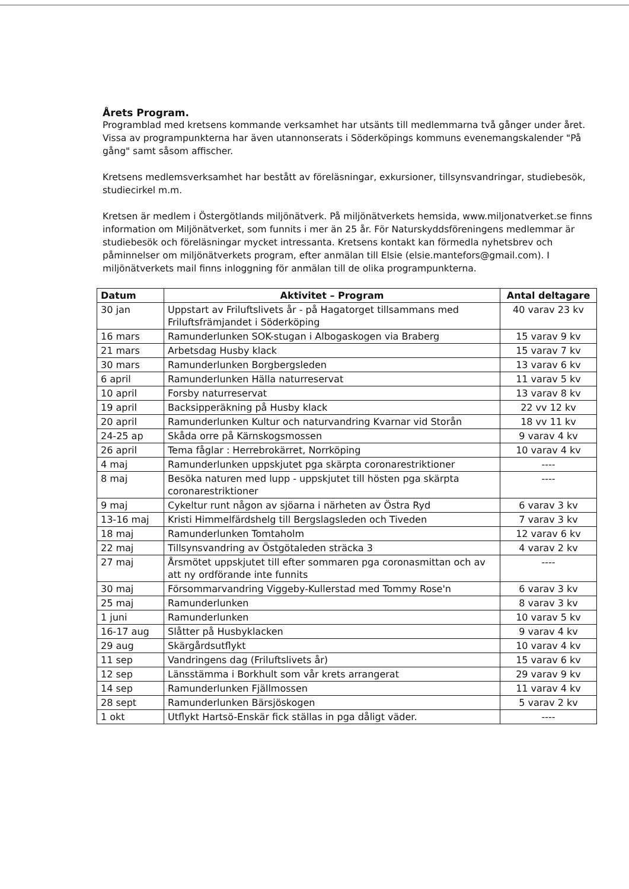Årets Program.
Programblad med kretsens kommande verksamhet har utsänts till medlemmarna två gånger under året. Vissa av programpunkterna har även utannonserats i Söderköpings kommuns evenemangskalender "På gång" samt såsom affischer.
Kretsens medlemsverksamhet har bestått av föreläsningar, exkursioner, tillsynsvandringar, studiebesök, studiecirkel m.m.
Kretsen är medlem i Östergötlands miljönätverk. På miljönätverkets hemsida, www.miljonatverket.se finns information om Miljönätverket, som funnits i mer än 25 år. För Naturskyddsföreningens medlemmar är studiebesök och föreläsningar mycket intressanta. Kretsens kontakt kan förmedla nyhetsbrev och påminnelser om miljönätverkets program, efter anmälan till Elsie (elsie.mantefors@gmail.com). I miljönätverkets mail finns inloggning för anmälan till de olika programpunkterna.
| Datum | Aktivitet – Program | Antal deltagare |
| --- | --- | --- |
| 30 jan | Uppstart av Friluftslivets år - på Hagatorget tillsammans med Friluftsfrämjandet i Söderköping | 40 varav 23 kv |
| 16 mars | Ramunderlunken SOK-stugan i Albogaskogen via Braberg | 15 varav 9 kv |
| 21 mars | Arbetsdag Husby klack | 15 varav 7 kv |
| 30 mars | Ramunderlunken Borgbergsleden | 13 varav 6 kv |
| 6 april | Ramunderlunken Hälla naturreservat | 11 varav 5 kv |
| 10 april | Forsby naturreservat | 13 varav 8 kv |
| 19 april | Backsipperäkning på Husby klack | 22 vv 12 kv |
| 20 april | Ramunderlunken Kultur och naturvandring Kvarnar vid Storån | 18 vv 11 kv |
| 24-25 ap | Skåda orre på Kärnskogsmossen | 9 varav 4 kv |
| 26 april | Tema fåglar : Herrebrokärret, Norrköping | 10 varav 4 kv |
| 4 maj | Ramunderlunken uppskjutet pga skärpta coronarestriktioner | ---- |
| 8 maj | Besöka naturen med lupp - uppskjutet till hösten pga skärpta coronarestriktioner | ---- |
| 9 maj | Cykeltur runt någon av sjöarna i närheten av Östra Ryd | 6 varav 3 kv |
| 13-16 maj | Kristi Himmelfärdshelg till Bergslagsleden och Tiveden | 7 varav 3 kv |
| 18 maj | Ramunderlunken Tomtaholm | 12 varav 6 kv |
| 22 maj | Tillsynsvandring av Östgötaleden sträcka 3 | 4 varav 2 kv |
| 27 maj | Årsmötet uppskjutet till efter sommaren pga coronasmittan och av att ny ordförande inte funnits | ---- |
| 30 maj | Försommarvandring Viggeby-Kullerstad med Tommy Rose'n | 6 varav 3 kv |
| 25 maj | Ramunderlunken | 8 varav 3 kv |
| 1 juni | Ramunderlunken | 10 varav 5 kv |
| 16-17 aug | Slåtter på Husbyklacken | 9 varav 4 kv |
| 29 aug | Skärgårdsutflykt | 10 varav 4 kv |
| 11 sep | Vandringens dag (Friluftslivets år) | 15 varav 6 kv |
| 12 sep | Länsstämma i Borkhult som vår krets arrangerat | 29 varav 9 kv |
| 14 sep | Ramunderlunken Fjällmossen | 11 varav 4 kv |
| 28 sept | Ramunderlunken Bärsjöskogen | 5 varav 2 kv |
| 1 okt | Utflykt Hartsö-Enskär fick ställas in pga dåligt väder. | ---- |